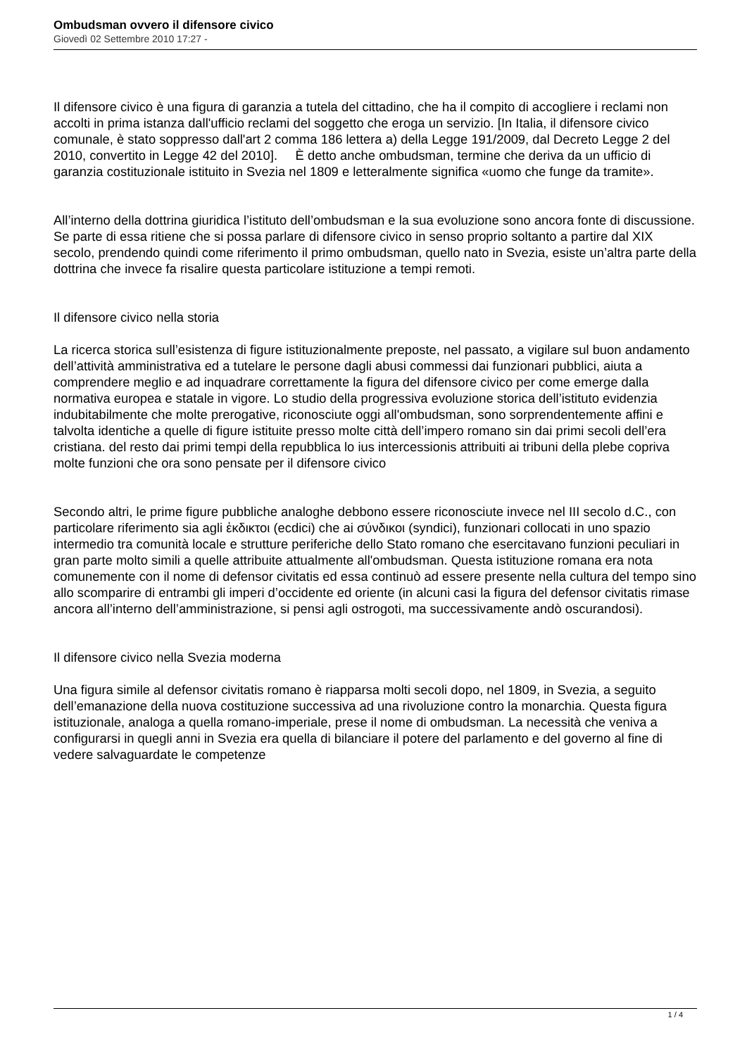Ombudsman ovvero il difensore civico
Giovedì 02 Settembre 2010 17:27 -
Il difensore civico è una figura di garanzia a tutela del cittadino, che ha il compito di accogliere i reclami non accolti in prima istanza dall'ufficio reclami del soggetto che eroga un servizio. [In Italia, il difensore civico comunale, è stato soppresso dall'art 2 comma 186 lettera a) della Legge 191/2009, dal Decreto Legge 2 del 2010, convertito in Legge 42 del 2010]. È detto anche ombudsman, termine che deriva da un ufficio di garanzia costituzionale istituito in Svezia nel 1809 e letteralmente significa «uomo che funge da tramite».
All’interno della dottrina giuridica l’istituto dell’ombudsman e la sua evoluzione sono ancora fonte di discussione. Se parte di essa ritiene che si possa parlare di difensore civico in senso proprio soltanto a partire dal XIX secolo, prendendo quindi come riferimento il primo ombudsman, quello nato in Svezia, esiste un’altra parte della dottrina che invece fa risalire questa particolare istituzione a tempi remoti.
Il difensore civico nella storia
La ricerca storica sull’esistenza di figure istituzionalmente preposte, nel passato, a vigilare sul buon andamento dell’attività amministrativa ed a tutelare le persone dagli abusi commessi dai funzionari pubblici, aiuta a comprendere meglio e ad inquadrare correttamente la figura del difensore civico per come emerge dalla normativa europea e statale in vigore. Lo studio della progressiva evoluzione storica dell’istituto evidenzia indubitabilmente che molte prerogative, riconosciute oggi all'ombudsman, sono sorprendentemente affini e talvolta identiche a quelle di figure istituite presso molte città dell’impero romano sin dai primi secoli dell’era cristiana. del resto dai primi tempi della repubblica lo ius intercessionis attribuiti ai tribuni della plebe copriva molte funzioni che ora sono pensate per il difensore civico
Secondo altri, le prime figure pubbliche analoghe debbono essere riconosciute invece nel III secolo d.C., con particolare riferimento sia agli ἐκδικτοι (ecdici) che ai σύνδικοι (syndici), funzionari collocati in uno spazio intermedio tra comunità locale e strutture periferiche dello Stato romano che esercitavano funzioni peculiari in gran parte molto simili a quelle attribuite attualmente all'ombudsman. Questa istituzione romana era nota comunemente con il nome di defensor civitatis ed essa continuò ad essere presente nella cultura del tempo sino allo scomparire di entrambi gli imperi d’occidente ed oriente (in alcuni casi la figura del defensor civitatis rimase ancora all’interno dell’amministrazione, si pensi agli ostrogoti, ma successivamente andò oscurandosi).
Il difensore civico nella Svezia moderna
Una figura simile al defensor civitatis romano è riapparsa molti secoli dopo, nel 1809, in Svezia, a seguito dell’emanazione della nuova costituzione successiva ad una rivoluzione contro la monarchia. Questa figura istituzionale, analoga a quella romano-imperiale, prese il nome di ombudsman. La necessità che veniva a configurarsi in quegli anni in Svezia era quella di bilanciare il potere del parlamento e del governo al fine di vedere salvaguardate le competenze
1 / 4